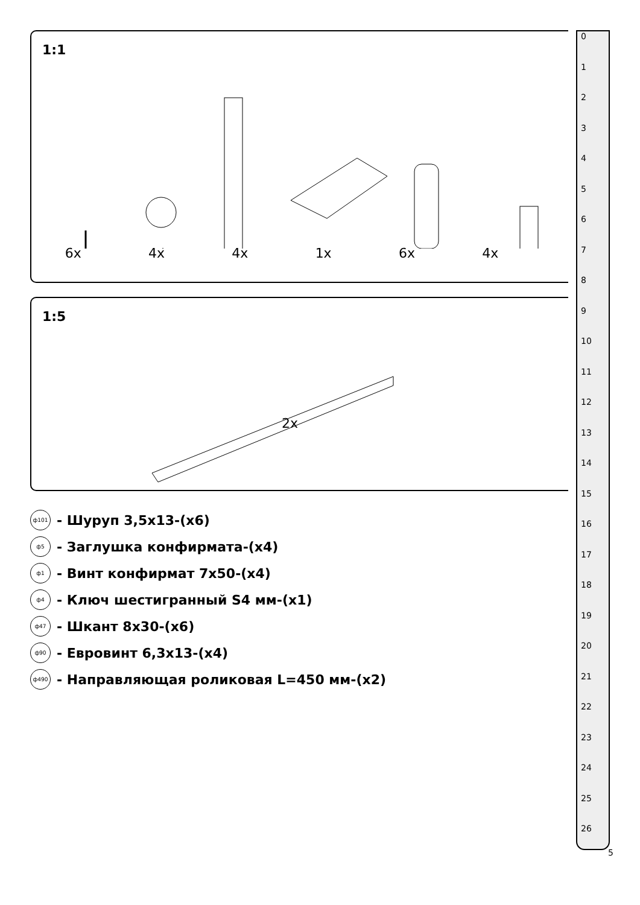1:1
6x 4x 4x 1x 6x 4x
1:5
2x
ф101 - Шуруп 3,5х13-(х6)
ф5 - Заглушка конфирмата-(х4)
ф1 - Винт конфирмат 7х50-(х4)
ф4 - Ключ шестигранный S4 мм-(х1)
ф47 - Шкант 8х30-(х6)
ф90 - Евровинт 6,3х13-(х4)
ф490 - Направляющая роликовая L=450 мм-(х2)
0123456789
10
11
12
13
14
15
16
17
18
19
20
21
22
23
24
25
26
5